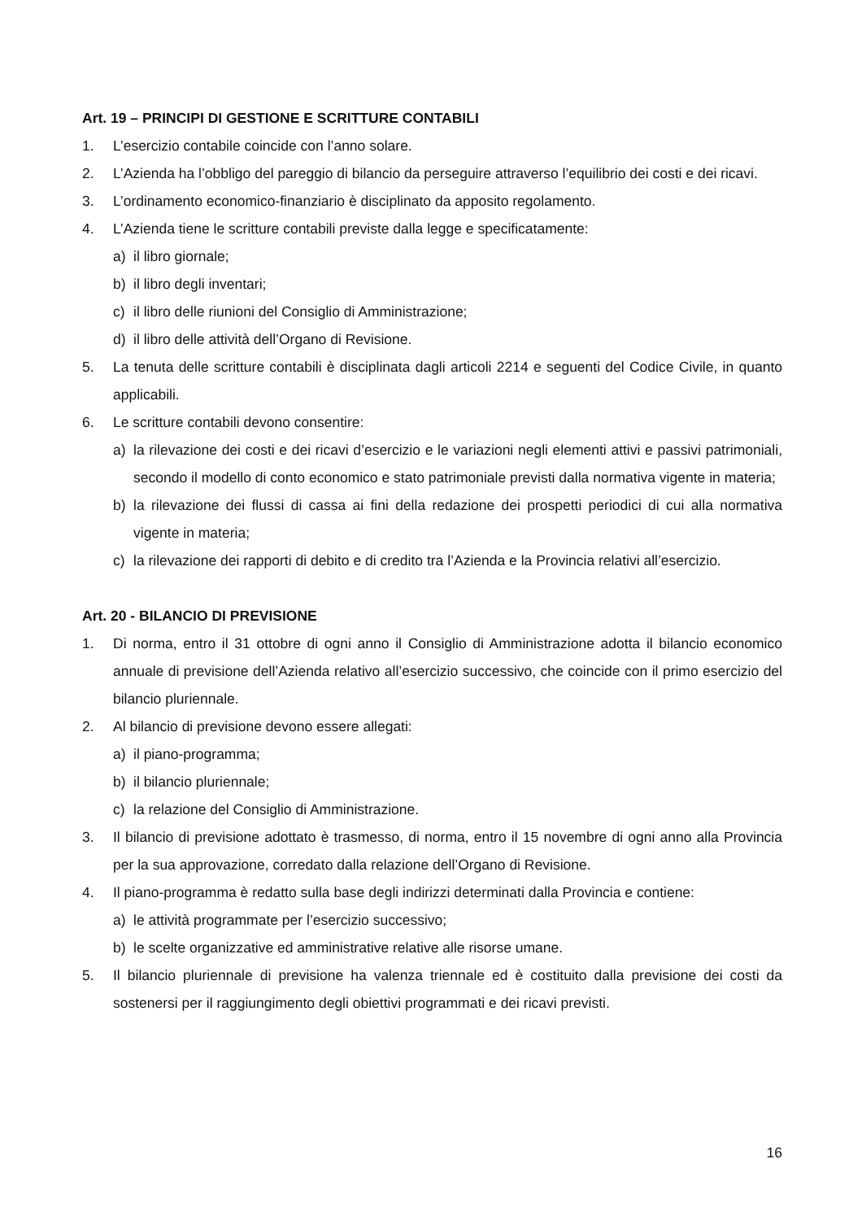Art. 19 – PRINCIPI DI GESTIONE E SCRITTURE CONTABILI
1. L’esercizio contabile coincide con l’anno solare.
2. L’Azienda ha l’obbligo del pareggio di bilancio da perseguire attraverso l’equilibrio dei costi e dei ricavi.
3. L’ordinamento economico-finanziario è disciplinato da apposito regolamento.
4. L’Azienda tiene le scritture contabili previste dalla legge e specificatamente:
a) il libro giornale;
b) il libro degli inventari;
c) il libro delle riunioni del Consiglio di Amministrazione;
d) il libro delle attività dell’Organo di Revisione.
5. La tenuta delle scritture contabili è disciplinata dagli articoli 2214 e seguenti del Codice Civile, in quanto applicabili.
6. Le scritture contabili devono consentire:
a) la rilevazione dei costi e dei ricavi d’esercizio e le variazioni negli elementi attivi e passivi patrimoniali, secondo il modello di conto economico e stato patrimoniale previsti dalla normativa vigente in materia;
b) la rilevazione dei flussi di cassa ai fini della redazione dei prospetti periodici di cui alla normativa vigente in materia;
c) la rilevazione dei rapporti di debito e di credito tra l’Azienda e la Provincia relativi all’esercizio.
Art. 20 - BILANCIO DI PREVISIONE
1. Di norma, entro il 31 ottobre di ogni anno il Consiglio di Amministrazione adotta il bilancio economico annuale di previsione dell’Azienda relativo all’esercizio successivo, che coincide con il primo esercizio del bilancio pluriennale.
2. Al bilancio di previsione devono essere allegati:
a) il piano-programma;
b) il bilancio pluriennale;
c) la relazione del Consiglio di Amministrazione.
3. Il bilancio di previsione adottato è trasmesso, di norma, entro il 15 novembre di ogni anno alla Provincia per la sua approvazione, corredato dalla relazione dell’Organo di Revisione.
4. Il piano-programma è redatto sulla base degli indirizzi determinati dalla Provincia e contiene:
a) le attività programmate per l’esercizio successivo;
b) le scelte organizzative ed amministrative relative alle risorse umane.
5. Il bilancio pluriennale di previsione ha valenza triennale ed è costituito dalla previsione dei costi da sostenersi per il raggiungimento degli obiettivi programmati e dei ricavi previsti.
16